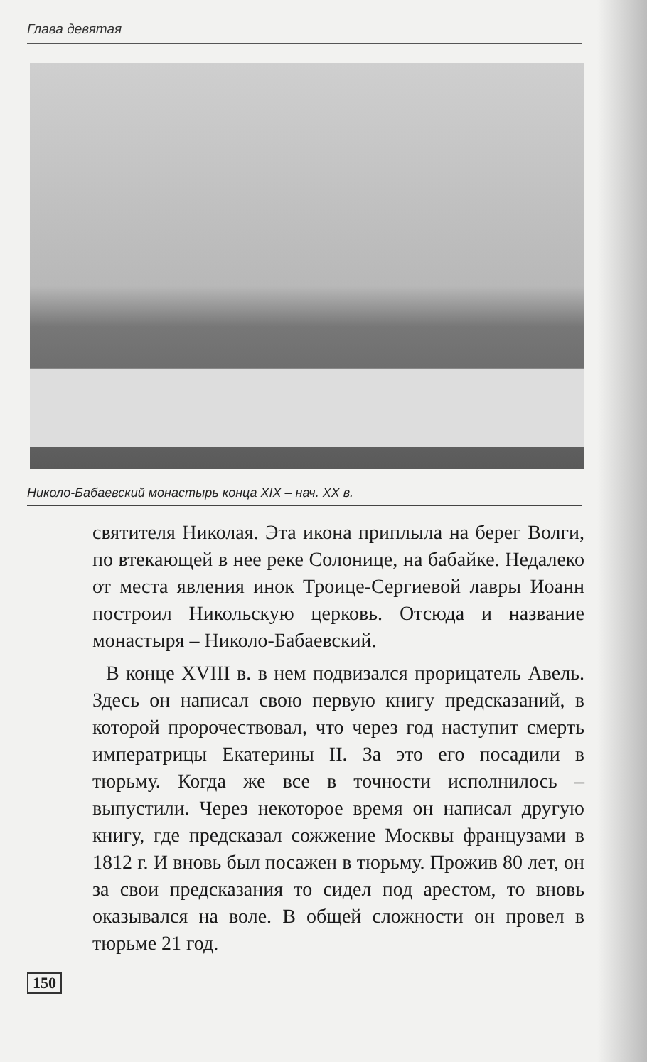Глава девятая
Николо-Бабаевский монастырь конца XIX – нач. XX в.
святителя Николая. Эта икона приплыла на берег Волги, по втекающей в нее реке Солонице, на бабайке. Недалеко от места явления инок Троице-Сергиевой лавры Иоанн построил Никольскую церковь. Отсюда и название монастыря – Николо-Бабаевский.
В конце XVIII в. в нем подвизался прорицатель Авель. Здесь он написал свою первую книгу предсказаний, в которой пророчествовал, что через год наступит смерть императрицы Екатерины II. За это его посадили в тюрьму. Когда же все в точности исполнилось – выпустили. Через некоторое время он написал другую книгу, где предсказал сожжение Москвы французами в 1812 г. И вновь был посажен в тюрьму. Прожив 80 лет, он за свои предсказания то сидел под арестом, то вновь оказывался на воле. В общей сложности он провел в тюрьме 21 год.
150